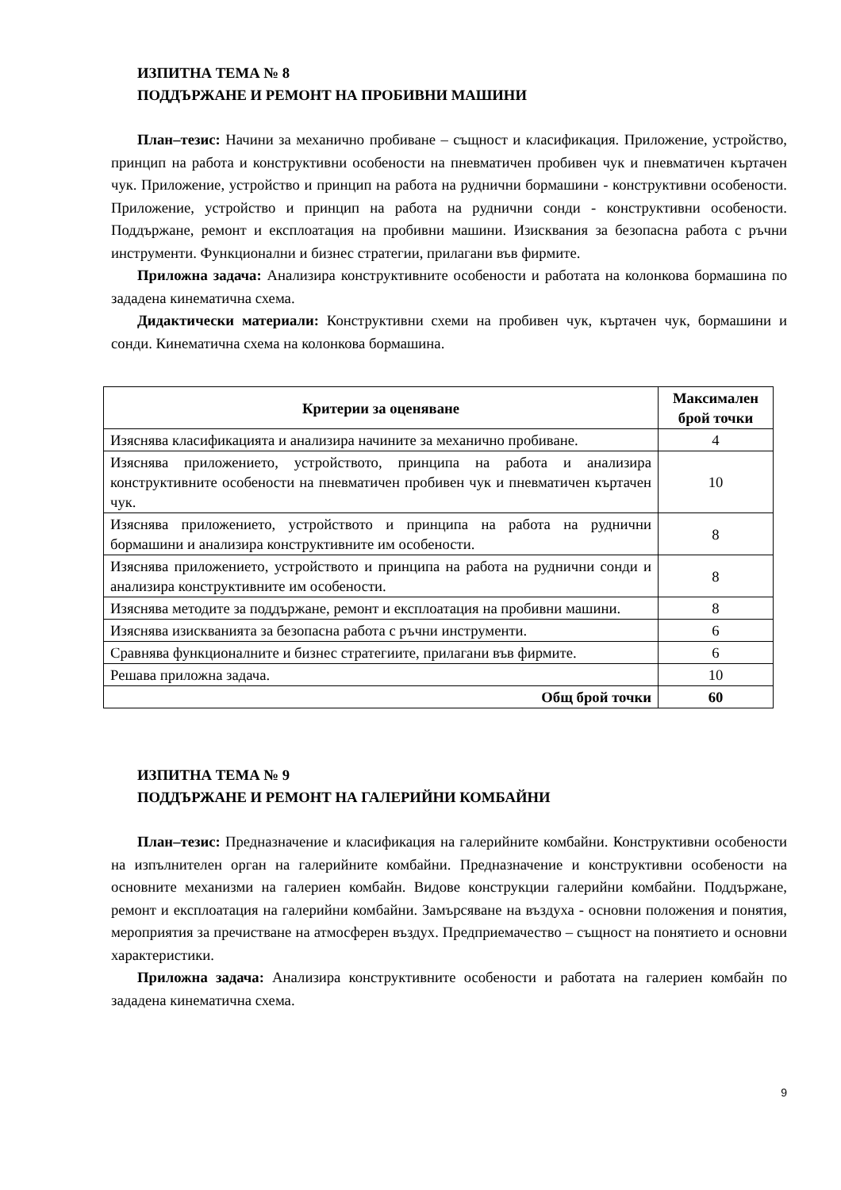ИЗПИТНА ТЕМА № 8
ПОДДЪРЖАНЕ И РЕМОНТ НА ПРОБИВНИ МАШИНИ
План–тезис: Начини за механично пробиване – същност и класификация. Приложение, устройство, принцип на работа и конструктивни особености на пневматичен пробивен чук и пневматичен къртачен чук. Приложение, устройство и принцип на работа на руднични бормашини - конструктивни особености. Приложение, устройство и принцип на работа на руднични сонди - конструктивни особености. Поддържане, ремонт и експлоатация на пробивни машини. Изисквания за безопасна работа с ръчни инструменти. Функционални и бизнес стратегии, прилагани във фирмите.
Приложна задача: Анализира конструктивните особености и работата на колонкова бормашина по зададена кинематична схема.
Дидактически материали: Конструктивни схеми на пробивен чук, къртачен чук, бормашини и сонди. Кинематична схема на колонкова бормашина.
| Критерии за оценяване | Максимален брой точки |
| --- | --- |
| Изяснява класификацията и анализира начините за механично пробиване. | 4 |
| Изяснява приложението, устройството, принципа на работа и анализира конструктивните особености на пневматичен пробивен чук и пневматичен къртачен чук. | 10 |
| Изяснява приложението, устройството и принципа на работа на руднични бормашини и анализира конструктивните им особености. | 8 |
| Изяснява приложението, устройството и принципа на работа на руднични сонди и анализира конструктивните им особености. | 8 |
| Изяснява методите за поддържане, ремонт и експлоатация на пробивни машини. | 8 |
| Изяснява изискванията за безопасна работа с ръчни инструменти. | 6 |
| Сравнява функционалните и бизнес стратегиите, прилагани във фирмите. | 6 |
| Решава приложна задача. | 10 |
| Общ брой точки | 60 |
ИЗПИТНА ТЕМА № 9
ПОДДЪРЖАНЕ И РЕМОНТ НА ГАЛЕРИЙНИ КОМБАЙНИ
План–тезис: Предназначение и класификация на галерийните комбайни. Конструктивни особености на изпълнителен орган на галерийните комбайни. Предназначение и конструктивни особености на основните механизми на галериен комбайн. Видове конструкции галерийни комбайни. Поддържане, ремонт и експлоатация на галерийни комбайни. Замърсяване на въздуха - основни положения и понятия, мероприятия за пречистване на атмосферен въздух. Предприемачество – същност на понятието и основни характеристики.
Приложна задача: Анализира конструктивните особености и работата на галериен комбайн по зададена кинематична схема.
9